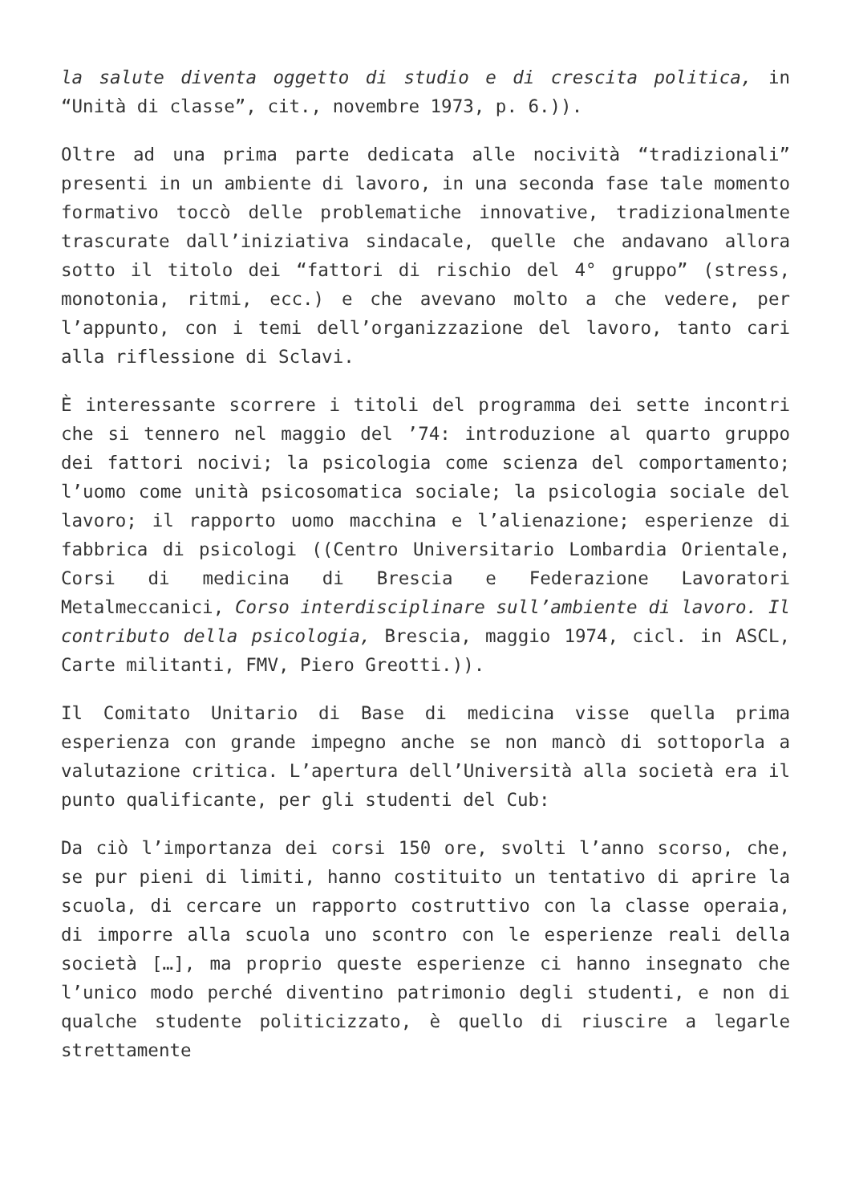la salute diventa oggetto di studio e di crescita politica, in “Unità di classe”, cit., novembre 1973, p. 6.)).
Oltre ad una prima parte dedicata alle nocività “tradizionali” presenti in un ambiente di lavoro, in una seconda fase tale momento formativo toccò delle problematiche innovative, tradizionalmente trascurate dall’iniziativa sindacale, quelle che andavano allora sotto il titolo dei “fattori di rischio del 4° gruppo” (stress, monotonia, ritmi, ecc.) e che avevano molto a che vedere, per l’appunto, con i temi dell’organizzazione del lavoro, tanto cari alla riflessione di Sclavi.
È interessante scorrere i titoli del programma dei sette incontri che si tennero nel maggio del ’74: introduzione al quarto gruppo dei fattori nocivi; la psicologia come scienza del comportamento; l’uomo come unità psicosomatica sociale; la psicologia sociale del lavoro; il rapporto uomo macchina e l’alienazione; esperienze di fabbrica di psicologi ((Centro Universitario Lombardia Orientale, Corsi di medicina di Brescia e Federazione Lavoratori Metalmeccanici, Corso interdisciplinare sull’ambiente di lavoro. Il contributo della psicologia, Brescia, maggio 1974, cicl. in ASCL, Carte militanti, FMV, Piero Greotti.)).
Il Comitato Unitario di Base di medicina visse quella prima esperienza con grande impegno anche se non mancò di sottoporla a valutazione critica. L’apertura dell’Università alla società era il punto qualificante, per gli studenti del Cub:
Da ciò l’importanza dei corsi 150 ore, svolti l’anno scorso, che, se pur pieni di limiti, hanno costituito un tentativo di aprire la scuola, di cercare un rapporto costruttivo con la classe operaia, di imporre alla scuola uno scontro con le esperienze reali della società […], ma proprio queste esperienze ci hanno insegnato che l’unico modo perché diventino patrimonio degli studenti, e non di qualche studente politicizzato, è quello di riuscire a legarle strettamente